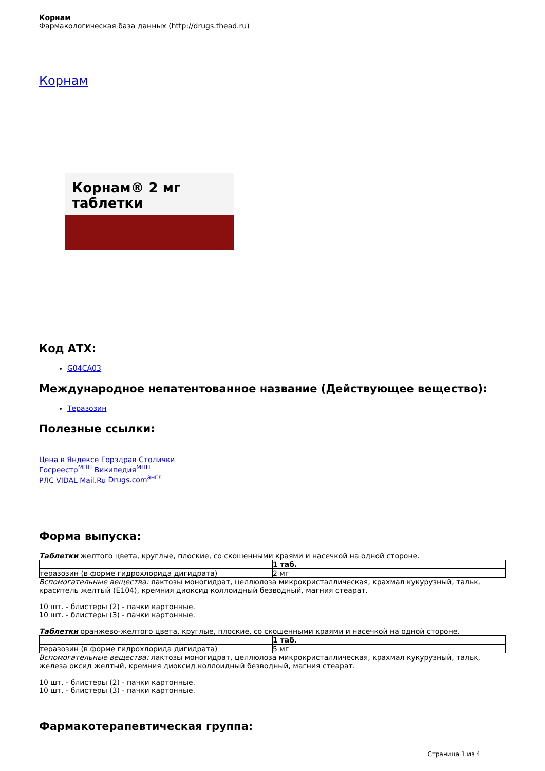Корнам
Фармакологическая база данных (http://drugs.thead.ru)
Корнам
Корнам® 2 мг таблетки
Код АТХ:
G04CA03
Международное непатентованное название (Действующее вещество):
Теразозин
Полезные ссылки:
Цена в Яндексе Горздрав Столички
Госреестр<sup>МНН</sup> Википедия<sup>МНН</sup>
РЛС VIDAL Mail.Ru Drugs.com<sup>англ</sup>
Форма выпуска:
Таблетки желтого цвета, круглые, плоские, со скошенными краями и насечкой на одной стороне.
| | 1 таб. |
| теразозин (в форме гидрохлорида дигидрата) | 2 мг |
Вспомогательные вещества: лактозы моногидрат, целлюлоза микрокристаллическая, крахмал кукурузный, тальк, краситель желтый (E104), кремния диоксид коллоидный безводный, магния стеарат.
10 шт. - блистеры (2) - пачки картонные.
10 шт. - блистеры (3) - пачки картонные.
Таблетки оранжево-желтого цвета, круглые, плоские, со скошенными краями и насечкой на одной стороне.
| | 1 таб. |
| теразозин (в форме гидрохлорида дигидрата) | 5 мг |
Вспомогательные вещества: лактозы моногидрат, целлюлоза микрокристаллическая, крахмал кукурузный, тальк, железа оксид желтый, кремния диоксид коллоидный безводный, магния стеарат.
10 шт. - блистеры (2) - пачки картонные.
10 шт. - блистеры (3) - пачки картонные.
Фармакотерапевтическая группа:
Страница 1 из 4